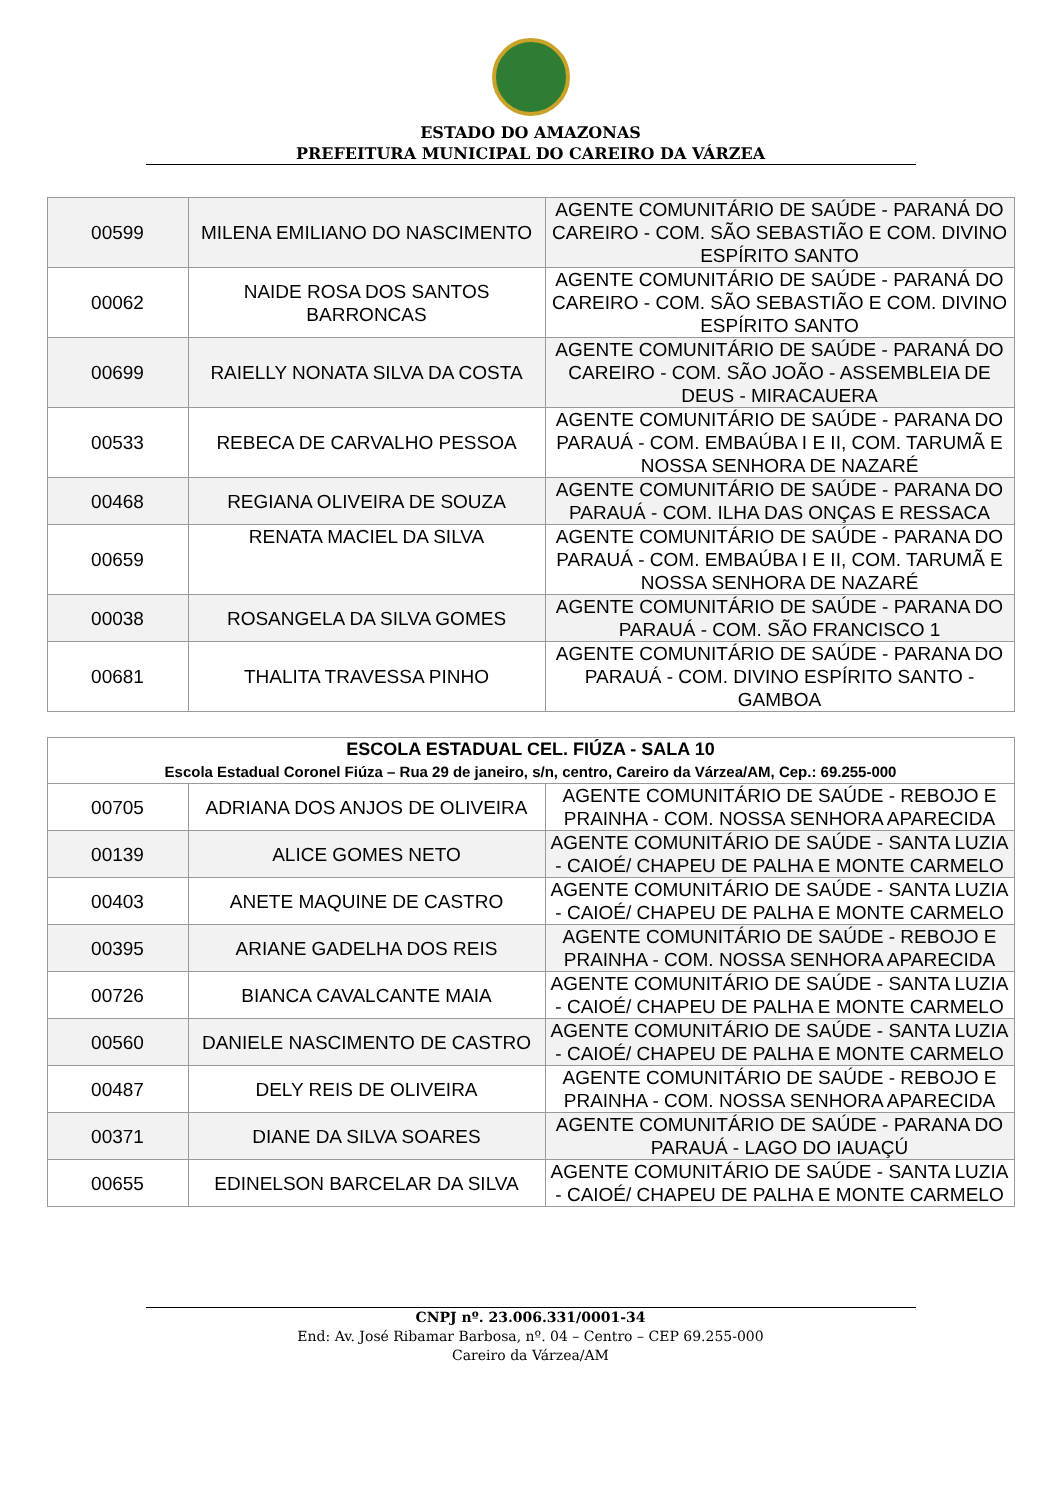ESTADO DO AMAZONAS
PREFEITURA MUNICIPAL DO CAREIRO DA VÁRZEA
| 00599 | MILENA EMILIANO DO NASCIMENTO | AGENTE COMUNITÁRIO DE SAÚDE - PARANÁ DO CAREIRO - COM. SÃO SEBASTIÃO E COM. DIVINO ESPÍRITO SANTO |
| 00062 | NAIDE ROSA DOS SANTOS BARRONCAS | AGENTE COMUNITÁRIO DE SAÚDE - PARANÁ DO CAREIRO - COM. SÃO SEBASTIÃO E COM. DIVINO ESPÍRITO SANTO |
| 00699 | RAIELLY NONATA SILVA DA COSTA | AGENTE COMUNITÁRIO DE SAÚDE - PARANÁ DO CAREIRO - COM. SÃO JOÃO - ASSEMBLEIA DE DEUS - MIRACAUERA |
| 00533 | REBECA DE CARVALHO PESSOA | AGENTE COMUNITÁRIO DE SAÚDE - PARANA DO PARAUÁ - COM. EMBAÚBA I E II, COM. TARUMÃ E NOSSA SENHORA DE NAZARÉ |
| 00468 | REGIANA OLIVEIRA DE SOUZA | AGENTE COMUNITÁRIO DE SAÚDE - PARANA DO PARAUÁ - COM. ILHA DAS ONÇAS E RESSACA |
| 00659 | RENATA MACIEL DA SILVA | AGENTE COMUNITÁRIO DE SAÚDE - PARANA DO PARAUÁ - COM. EMBAÚBA I E II, COM. TARUMÃ E NOSSA SENHORA DE NAZARÉ |
| 00038 | ROSANGELA DA SILVA GOMES | AGENTE COMUNITÁRIO DE SAÚDE - PARANA DO PARAUÁ - COM. SÃO FRANCISCO 1 |
| 00681 | THALITA TRAVESSA PINHO | AGENTE COMUNITÁRIO DE SAÚDE - PARANA DO PARAUÁ - COM. DIVINO ESPÍRITO SANTO - GAMBOA |
| ESCOLA ESTADUAL CEL. FIÚZA - SALA 10 Escola Estadual Coronel Fiúza – Rua 29 de janeiro, s/n, centro, Careiro da Várzea/AM, Cep.: 69.255-000 | | |
| --- | --- | --- |
| 00705 | ADRIANA DOS ANJOS DE OLIVEIRA | AGENTE COMUNITÁRIO DE SAÚDE - REBOJO E PRAINHA - COM. NOSSA SENHORA APARECIDA |
| 00139 | ALICE GOMES NETO | AGENTE COMUNITÁRIO DE SAÚDE - SANTA LUZIA - CAIOÉ/ CHAPEU DE PALHA E MONTE CARMELO |
| 00403 | ANETE MAQUINE DE CASTRO | AGENTE COMUNITÁRIO DE SAÚDE - SANTA LUZIA - CAIOÉ/ CHAPEU DE PALHA E MONTE CARMELO |
| 00395 | ARIANE GADELHA DOS REIS | AGENTE COMUNITÁRIO DE SAÚDE - REBOJO E PRAINHA - COM. NOSSA SENHORA APARECIDA |
| 00726 | BIANCA CAVALCANTE MAIA | AGENTE COMUNITÁRIO DE SAÚDE - SANTA LUZIA - CAIOÉ/ CHAPEU DE PALHA E MONTE CARMELO |
| 00560 | DANIELE NASCIMENTO DE CASTRO | AGENTE COMUNITÁRIO DE SAÚDE - SANTA LUZIA - CAIOÉ/ CHAPEU DE PALHA E MONTE CARMELO |
| 00487 | DELY REIS DE OLIVEIRA | AGENTE COMUNITÁRIO DE SAÚDE - REBOJO E PRAINHA - COM. NOSSA SENHORA APARECIDA |
| 00371 | DIANE DA SILVA SOARES | AGENTE COMUNITÁRIO DE SAÚDE - PARANA DO PARAUÁ - LAGO DO IAUAÇÚ |
| 00655 | EDINELSON BARCELAR DA SILVA | AGENTE COMUNITÁRIO DE SAÚDE - SANTA LUZIA - CAIOÉ/ CHAPEU DE PALHA E MONTE CARMELO |
CNPJ nº. 23.006.331/0001-34
End: Av. José Ribamar Barbosa, nº. 04 – Centro – CEP 69.255-000
Careiro da Várzea/AM